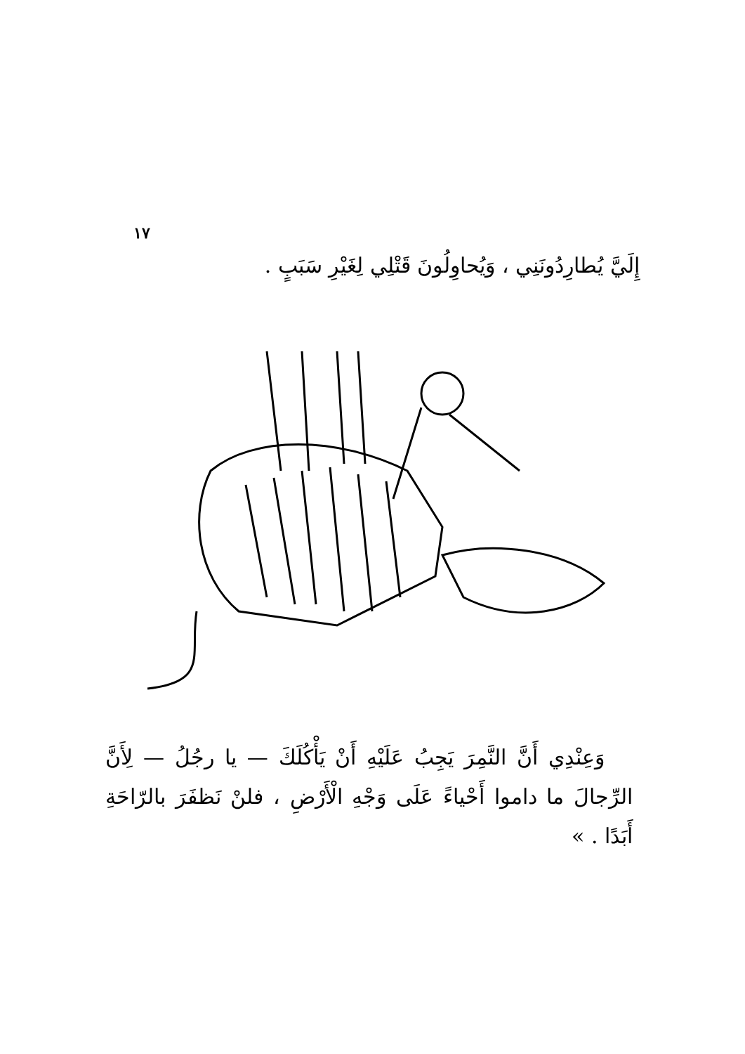١٧
إِلَيَّ يُطارِدُونَنِي ، وَيُحاوِلُونَ قَتْلِي لِغَيْرِ سَبَبٍ .
وَعِنْدِي أَنَّ النَّمِرَ يَجِبُ عَلَيْهِ أَنْ يَأْكُلَكَ — يا رجُلُ — لِأَنَّ الرِّجالَ ما داموا أَحْياءً عَلَى وَجْهِ الْأَرْضِ ، فلنْ نَظفَرَ بالرّاحَةِ أَبَدًا . »